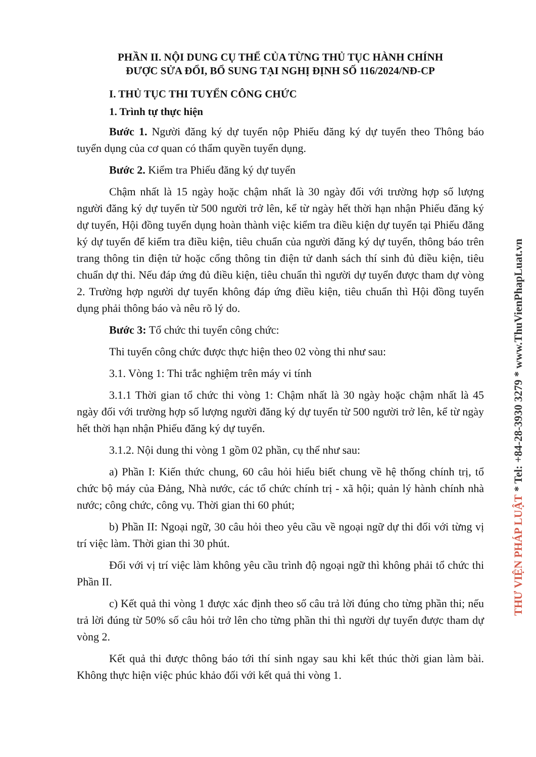PHẦN II. NỘI DUNG CỤ THỂ CỦA TỪNG THỦ TỤC HÀNH CHÍNH
ĐƯỢC SỬA ĐỔI, BỔ SUNG TẠI NGHỊ ĐỊNH SỐ 116/2024/NĐ-CP
I. THỦ TỤC THI TUYỂN CÔNG CHỨC
1. Trình tự thực hiện
Bước 1. Người đăng ký dự tuyển nộp Phiếu đăng ký dự tuyển theo Thông báo tuyển dụng của cơ quan có thẩm quyền tuyển dụng.
Bước 2. Kiểm tra Phiếu đăng ký dự tuyển
Chậm nhất là 15 ngày hoặc chậm nhất là 30 ngày đối với trường hợp số lượng người đăng ký dự tuyển từ 500 người trở lên, kể từ ngày hết thời hạn nhận Phiếu đăng ký dự tuyển, Hội đồng tuyển dụng hoàn thành việc kiểm tra điều kiện dự tuyển tại Phiếu đăng ký dự tuyển để kiểm tra điều kiện, tiêu chuẩn của người đăng ký dự tuyển, thông báo trên trang thông tin điện tử hoặc cổng thông tin điện tử danh sách thí sinh đủ điều kiện, tiêu chuẩn dự thi. Nếu đáp ứng đủ điều kiện, tiêu chuẩn thì người dự tuyển được tham dự vòng 2. Trường hợp người dự tuyển không đáp ứng điều kiện, tiêu chuẩn thì Hội đồng tuyển dụng phải thông báo và nêu rõ lý do.
Bước 3: Tổ chức thi tuyển công chức:
Thi tuyển công chức được thực hiện theo 02 vòng thi như sau:
3.1. Vòng 1: Thi trắc nghiệm trên máy vi tính
3.1.1 Thời gian tổ chức thi vòng 1: Chậm nhất là 30 ngày hoặc chậm nhất là 45 ngày đối với trường hợp số lượng người đăng ký dự tuyển từ 500 người trở lên, kể từ ngày hết thời hạn nhận Phiếu đăng ký dự tuyển.
3.1.2. Nội dung thi vòng 1 gồm 02 phần, cụ thể như sau:
a) Phần I: Kiến thức chung, 60 câu hỏi hiểu biết chung về hệ thống chính trị, tổ chức bộ máy của Đảng, Nhà nước, các tổ chức chính trị - xã hội; quản lý hành chính nhà nước; công chức, công vụ. Thời gian thi 60 phút;
b) Phần II: Ngoại ngữ, 30 câu hỏi theo yêu cầu về ngoại ngữ dự thi đối với từng vị trí việc làm. Thời gian thi 30 phút.
Đối với vị trí việc làm không yêu cầu trình độ ngoại ngữ thì không phải tổ chức thi Phần II.
c) Kết quả thi vòng 1 được xác định theo số câu trả lời đúng cho từng phần thi; nếu trả lời đúng từ 50% số câu hỏi trở lên cho từng phần thi thì người dự tuyển được tham dự vòng 2.
Kết quả thi được thông báo tới thí sinh ngay sau khi kết thúc thời gian làm bài. Không thực hiện việc phúc khảo đối với kết quả thi vòng 1.
THƯ VIỆN PHÁP LUẬT * Tel: +84-28-3930 3279 * www.ThuVienPhapLuat.vn